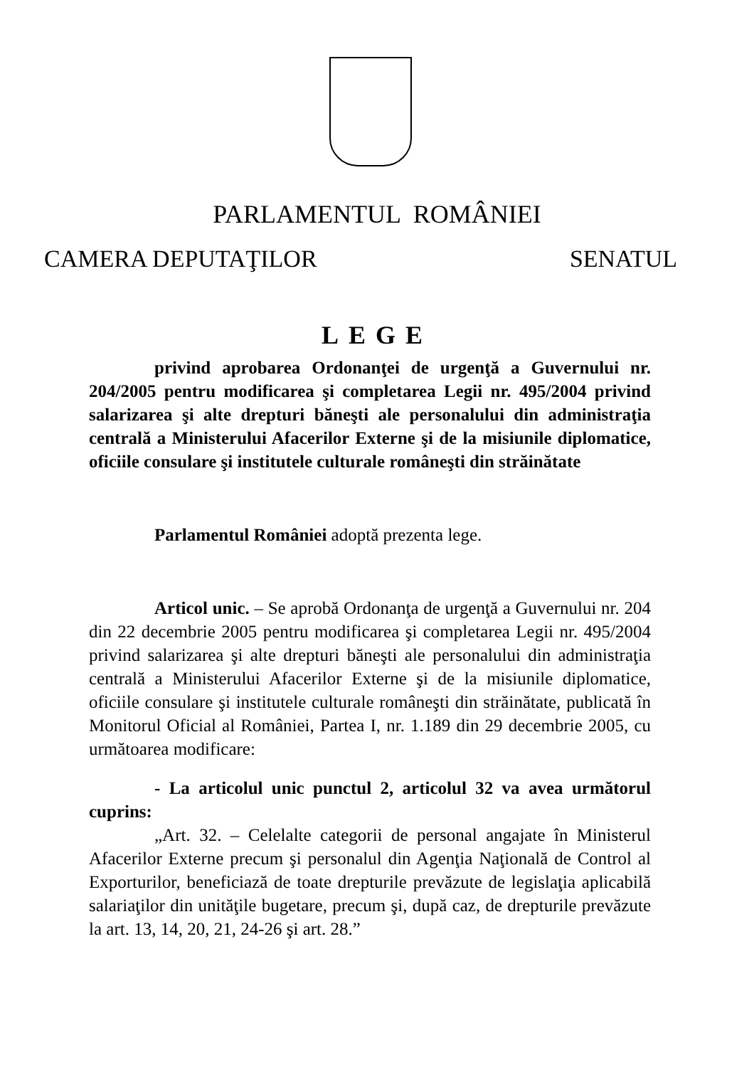PARLAMENTUL ROMÂNIEI
CAMERA DEPUTAŢILOR SENATUL
LEGE
privind aprobarea Ordonanţei de urgenţă a Guvernului nr. 204/2005 pentru modificarea şi completarea Legii nr. 495/2004 privind salarizarea şi alte drepturi băneşti ale personalului din administraţia centrală a Ministerului Afacerilor Externe şi de la misiunile diplomatice, oficiile consulare şi institutele culturale româneşti din străinătate
Parlamentul României adoptă prezenta lege.
Articol unic. – Se aprobă Ordonanţa de urgenţă a Guvernului nr. 204 din 22 decembrie 2005 pentru modificarea şi completarea Legii nr. 495/2004 privind salarizarea şi alte drepturi băneşti ale personalului din administraţia centrală a Ministerului Afacerilor Externe şi de la misiunile diplomatice, oficiile consulare şi institutele culturale româneşti din străinătate, publicată în Monitorul Oficial al României, Partea I, nr. 1.189 din 29 decembrie 2005, cu următoarea modificare:
- La articolul unic punctul 2, articolul 32 va avea următorul cuprins:
„Art. 32. – Celelalte categorii de personal angajate în Ministerul Afacerilor Externe precum şi personalul din Agenţia Naţională de Control al Exporturilor, beneficiază de toate drepturile prevăzute de legislaţia aplicabilă salariaţilor din unităţile bugetare, precum şi, după caz, de drepturile prevăzute la art. 13, 14, 20, 21, 24-26 şi art. 28.”